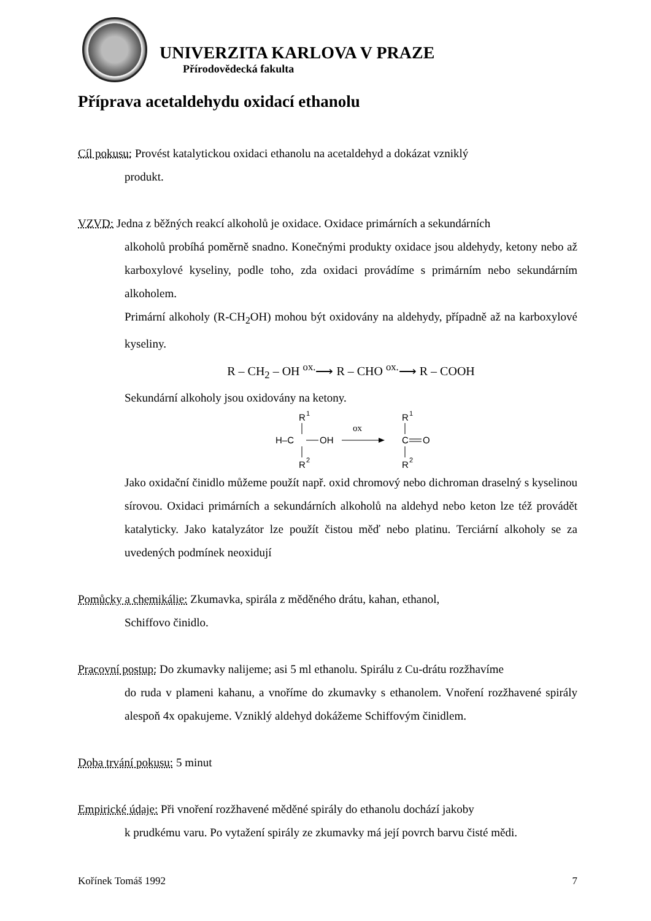UNIVERZITA KARLOVA V PRAZE
Přírodovědecká fakulta
Příprava acetaldehydu oxidací ethanolu
Cíl pokusu: Provést katalytickou oxidaci ethanolu na acetaldehyd a dokázat vzniklý
produkt.
VZVD: Jedna z běžných reakcí alkoholů je oxidace. Oxidace primárních a sekundárních
alkoholů probíhá poměrně snadno. Konečnými produkty oxidace jsou aldehydy, ketony nebo až karboxylové kyseliny, podle toho, zda oxidaci provádíme s primárním nebo sekundárním alkoholem.
Primární alkoholy (R-CH<sub>2</sub>OH) mohou být oxidovány na aldehydy, případně až na karboxylové kyseliny.
R – CH<sub>2</sub> – OH <sup>ox.</sup>⟶ R – CHO <sup>ox.</sup>⟶ R – COOH
Sekundární alkoholy jsou oxidovány na ketony.
R
1
H–C
OH
R
2
ox
R
1
C
O
R
2
Jako oxidační činidlo můžeme použít např. oxid chromový nebo dichroman draselný s kyselinou sírovou. Oxidaci primárních a sekundárních alkoholů na aldehyd nebo keton lze též provádět katalyticky. Jako katalyzátor lze použít čistou měď nebo platinu. Terciární alkoholy se za uvedených podmínek neoxidují
Pomůcky a chemikálie: Zkumavka, spirála z měděného drátu, kahan, ethanol,
Schiffovo činidlo.
Pracovní postup: Do zkumavky nalijeme; asi 5 ml ethanolu. Spirálu z Cu-drátu rozžhavíme
do ruda v plameni kahanu, a vnoříme do zkumavky s ethanolem. Vnoření rozžhavené spirály alespoň 4x opakujeme. Vzniklý aldehyd dokážeme Schiffovým činidlem.
Doba trvání pokusu: 5 minut
Empirické údaje: Při vnoření rozžhavené měděné spirály do ethanolu dochází jakoby
k prudkému varu. Po vytažení spirály ze zkumavky má její povrch barvu čisté mědi.
Kořínek Tomáš 1992 7